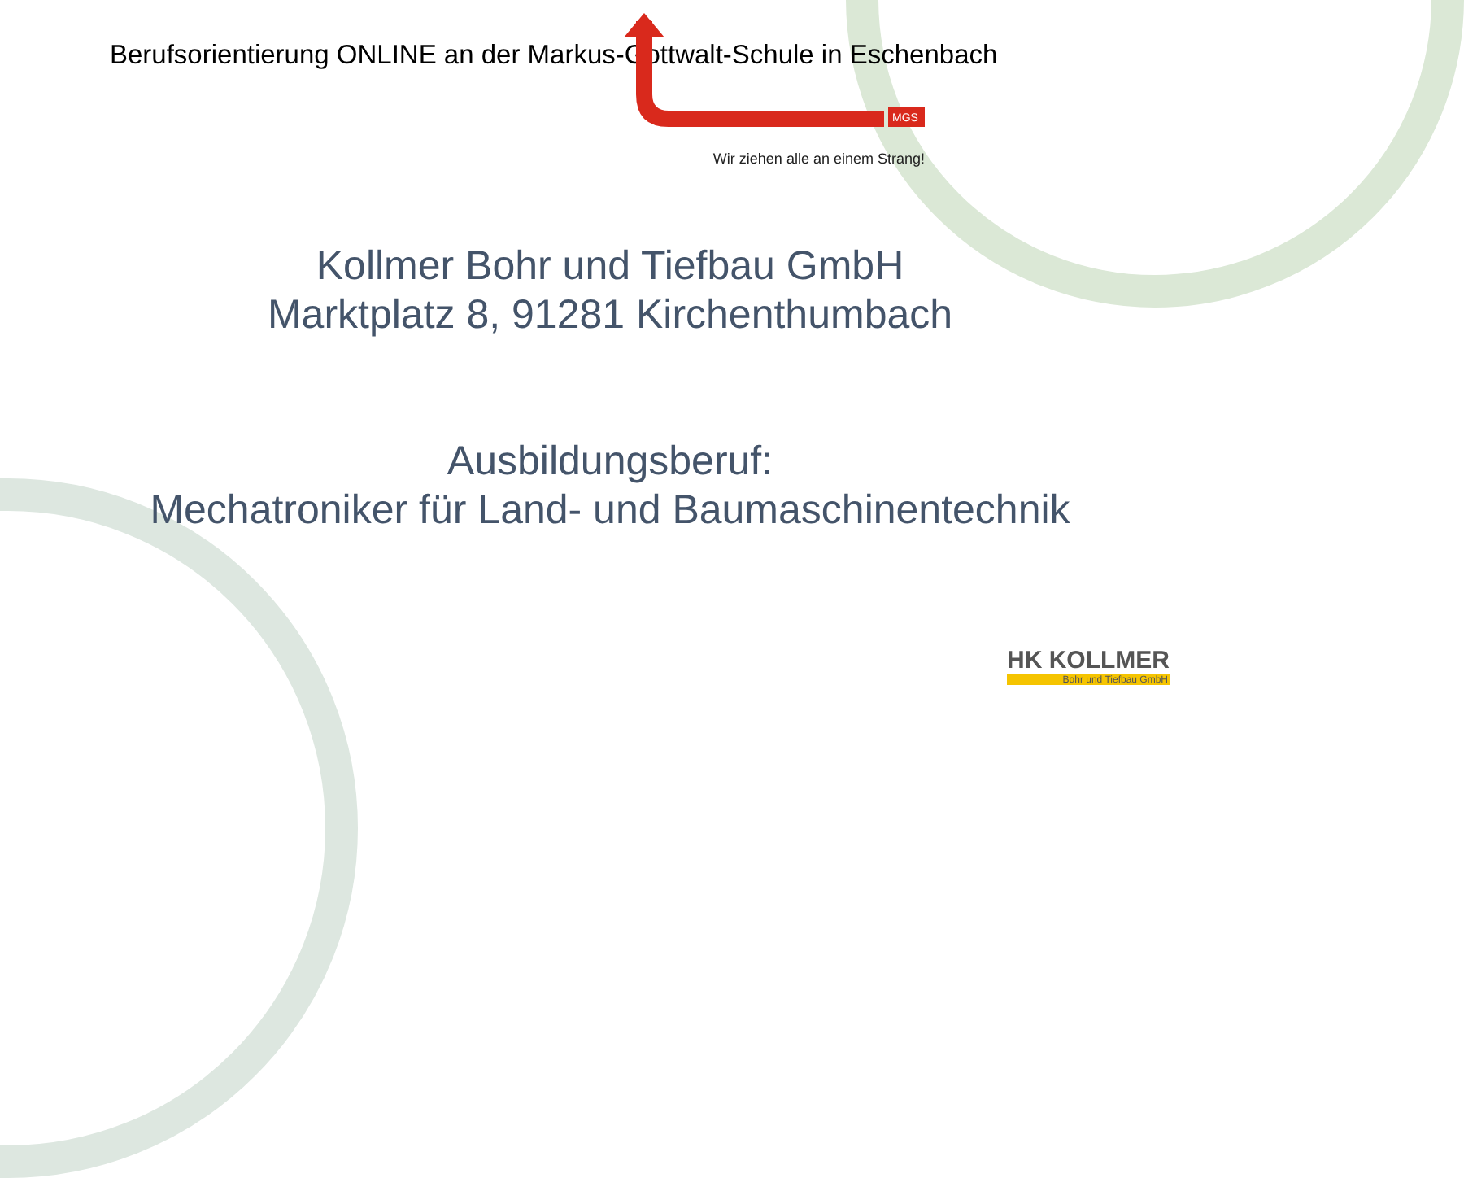Berufsorientierung ONLINE an der Markus-Gottwalt-Schule in Eschenbach
MGS
Wir ziehen alle an einem Strang!
Kollmer Bohr und Tiefbau GmbH
Marktplatz 8, 91281 Kirchenthumbach
Ausbildungsberuf:
Mechatroniker für Land- und Baumaschinentechnik
HK KOLLMER
Bohr und Tiefbau GmbH